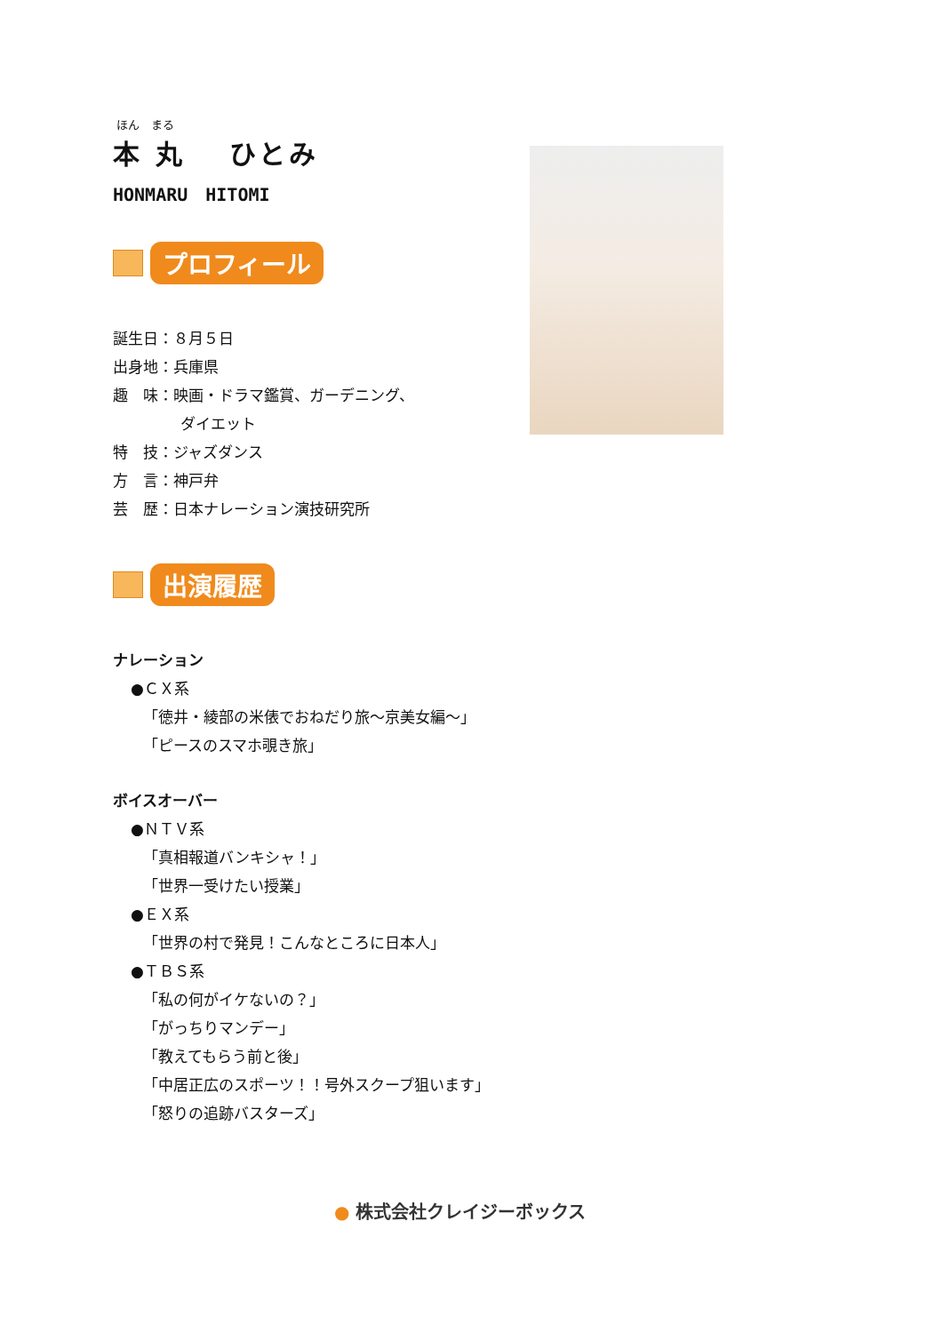ほん　まる
本 丸　 ひとみ
HONMARU　HITOMI
プロフィール
誕生日：８月５日
出身地：兵庫県
趣　味：映画・ドラマ鑑賞、ガーデニング、
ダイエット
特　技：ジャズダンス
方　言：神戸弁
芸　歴：日本ナレーション演技研究所
出演履歴
ナレーション
●ＣＸ系
「徳井・綾部の米俵でおねだり旅～京美女編～」
「ピースのスマホ覗き旅」
ボイスオーバー
●ＮＴＶ系
「真相報道バンキシャ！」
「世界一受けたい授業」
●ＥＸ系
「世界の村で発見！こんなところに日本人」
●ＴＢＳ系
「私の何がイケないの？」
「がっちりマンデー」
「教えてもらう前と後」
「中居正広のスポーツ！！号外スクープ狙います」
「怒りの追跡バスターズ」
● 株式会社クレイジーボックス